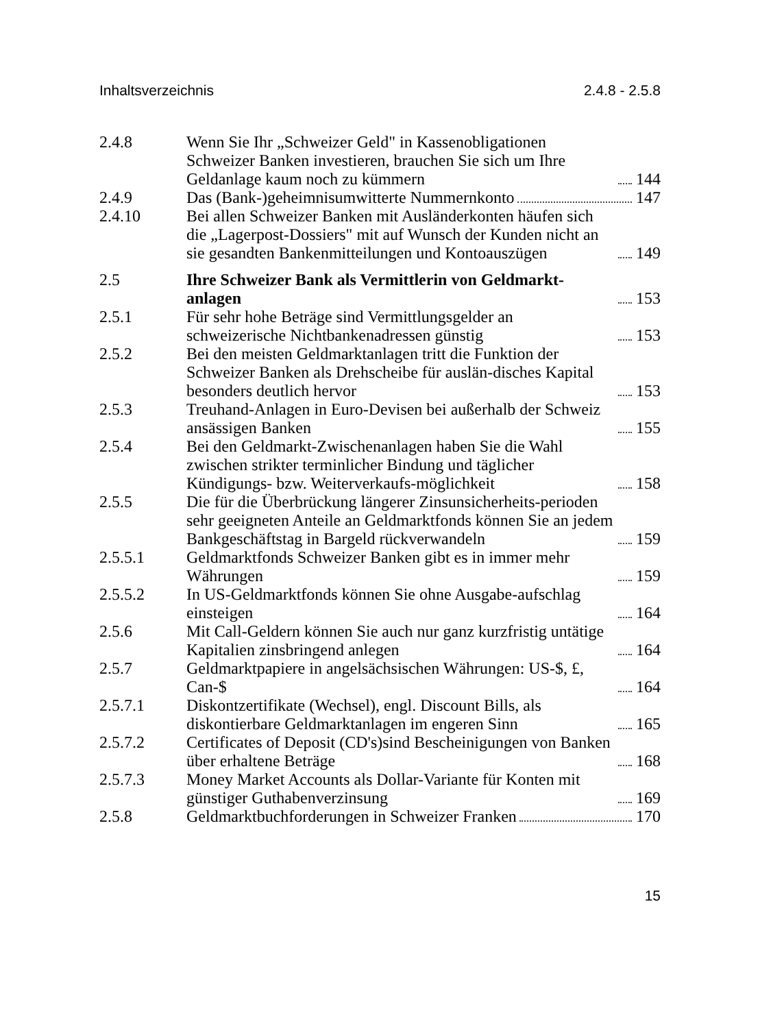Inhaltsverzeichnis 2.4.8 - 2.5.8
2.4.8 Wenn Sie Ihr „Schweizer Geld" in Kassenobligationen Schweizer Banken investieren, brauchen Sie sich um Ihre Geldanlage kaum noch zu kümmern 144
2.4.9 Das (Bank-)geheimnisumwitterte Nummernkonto 147
2.4.10 Bei allen Schweizer Banken mit Ausländerkonten häufen sich die „Lagerpost-Dossiers" mit auf Wunsch der Kunden nicht an sie gesandten Bankenmitteilungen und Kontoauszügen 149
2.5 Ihre Schweizer Bank als Vermittlerin von Geldmarkt-anlagen 153
2.5.1 Für sehr hohe Beträge sind Vermittlungsgelder an schweizerische Nichtbankenadressen günstig 153
2.5.2 Bei den meisten Geldmarktanlagen tritt die Funktion der Schweizer Banken als Drehscheibe für auslän-disches Kapital besonders deutlich hervor 153
2.5.3 Treuhand-Anlagen in Euro-Devisen bei außerhalb der Schweiz ansässigen Banken 155
2.5.4 Bei den Geldmarkt-Zwischenanlagen haben Sie die Wahl zwischen strikter terminlicher Bindung und täglicher Kündigungs- bzw. Weiterverkaufs-möglichkeit 158
2.5.5 Die für die Überbrückung längerer Zinsunsicherheits-perioden sehr geeigneten Anteile an Geldmarktfonds können Sie an jedem Bankgeschäftstag in Bargeld rückverwandeln 159
2.5.5.1 Geldmarktfonds Schweizer Banken gibt es in immer mehr Währungen 159
2.5.5.2 In US-Geldmarktfonds können Sie ohne Ausgabe-aufschlag einsteigen 164
2.5.6 Mit Call-Geldern können Sie auch nur ganz kurzfristig untätige Kapitalien zinsbringend anlegen 164
2.5.7 Geldmarktpapiere in angelsächsischen Währungen: US-$, £, Can-$ 164
2.5.7.1 Diskontzertifikate (Wechsel), engl. Discount Bills, als diskontierbare Geldmarktanlagen im engeren Sinn 165
2.5.7.2 Certificates of Deposit (CD's)sind Bescheinigungen von Banken über erhaltene Beträge 168
2.5.7.3 Money Market Accounts als Dollar-Variante für Konten mit günstiger Guthabenverzinsung 169
2.5.8 Geldmarktbuchforderungen in Schweizer Franken 170
15